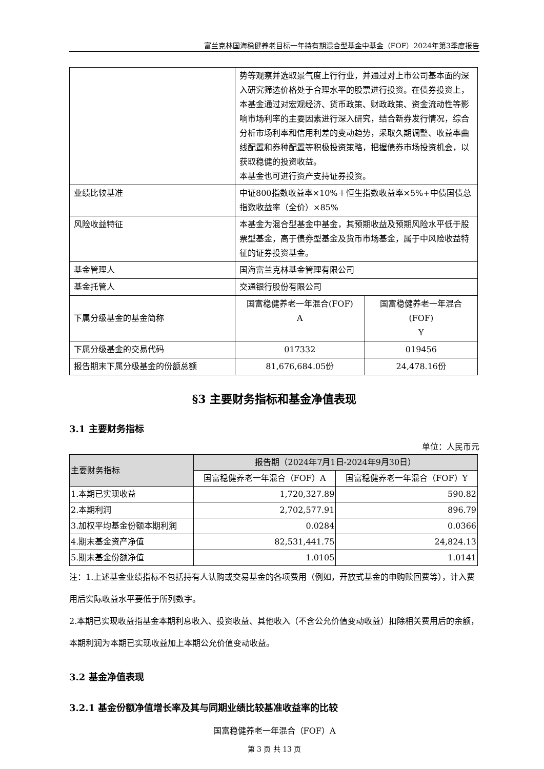富兰克林国海稳健养老目标一年持有期混合型基金中基金（FOF）2024年第3季度报告
| | 势等观察并选取景气度上行行业，并通过对上市公司基本面的深入研究筛选价格处于合理水平的股票进行投资。在债券投资上，本基金通过对宏观经济、货币政策、财政政策、资金流动性等影响市场利率的主要因素进行深入研究，结合新券发行情况，综合分析市场利率和信用利差的变动趋势，采取久期调整、收益率曲线配置和券种配置等积极投资策略，把握债券市场投资机会，以获取稳健的投资收益。 本基金也可进行资产支持证券投资。 | |
| 业绩比较基准 | 中证800指数收益率×10%＋恒生指数收益率×5%+中债国债总指数收益率（全价）×85% | |
| 风险收益特征 | 本基金为混合型基金中基金，其预期收益及预期风险水平低于股票型基金，高于债券型基金及货币市场基金，属于中风险收益特征的证券投资基金。 | |
| 基金管理人 | 国海富兰克林基金管理有限公司 | |
| 基金托管人 | 交通银行股份有限公司 | |
| 下属分级基金的基金简称 | 国富稳健养老一年混合(FOF) A | 国富稳健养老一年混合(FOF) Y |
| 下属分级基金的交易代码 | 017332 | 019456 |
| 报告期末下属分级基金的份额总额 | 81,676,684.05份 | 24,478.16份 |
§3 主要财务指标和基金净值表现
3.1 主要财务指标
单位：人民币元
| 主要财务指标 | 报告期（2024年7月1日-2024年9月30日） | |
| --- | --- | --- |
| | 国富稳健养老一年混合（FOF）A | 国富稳健养老一年混合（FOF）Y |
| 1.本期已实现收益 | 1,720,327.89 | 590.82 |
| 2.本期利润 | 2,702,577.91 | 896.79 |
| 3.加权平均基金份额本期利润 | 0.0284 | 0.0366 |
| 4.期末基金资产净值 | 82,531,441.75 | 24,824.13 |
| 5.期末基金份额净值 | 1.0105 | 1.0141 |
注：1.上述基金业绩指标不包括持有人认购或交易基金的各项费用（例如，开放式基金的申购赎回费等），计入费用后实际收益水平要低于所列数字。
2.本期已实现收益指基金本期利息收入、投资收益、其他收入（不含公允价值变动收益）扣除相关费用后的余额，本期利润为本期已实现收益加上本期公允价值变动收益。
3.2 基金净值表现
3.2.1 基金份额净值增长率及其与同期业绩比较基准收益率的比较
国富稳健养老一年混合（FOF）A
第 3 页 共 13 页